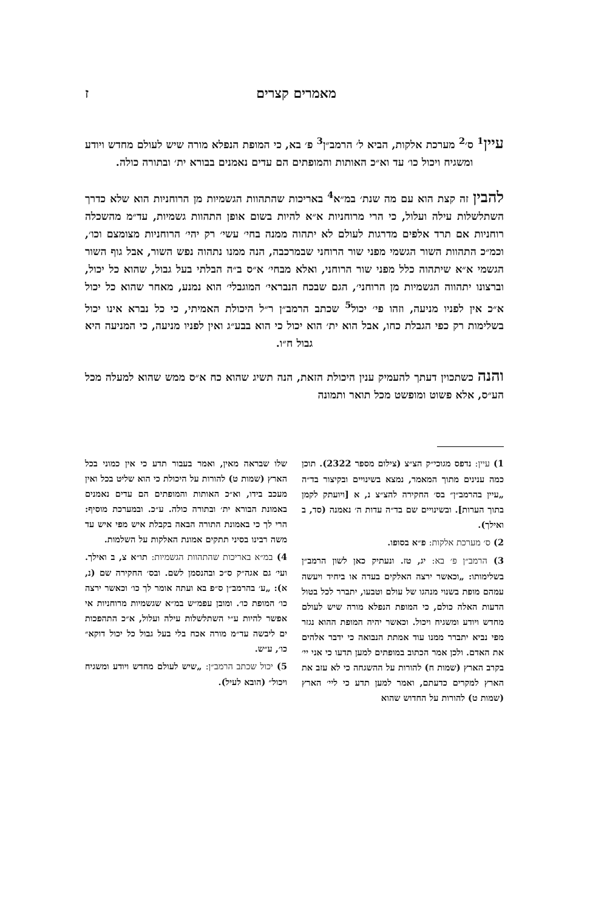מאמרים קצרים ז
עיין<sup>1</sup> ס׳<sup>2</sup> מערכת אלקות, הביא ל׳ הרמב״ן<sup>3</sup> פ׳ בא, כי המופת הנפלא מורה שיש לעולם מחדש ויודע ומשגיח ויכול כו׳ עד וא״כ האותות והמופתים הם עדים נאמנים בבורא ית׳ ובתורה כולה.
להבין זה קצת הוא עם מה שנת׳ במ״א<sup>4</sup> באריכות שהתהוות הגשמיות מן הרוחניות הוא שלא כדרך השתלשלות עילה ועלול, כי הרי מרוחניות א״א להיות בשום אופן התהוות גשמיות, עד״מ מהשכלה רוחניות אם תרד אלפים מדרגות לעולם לא יתהוה ממנה בחי׳ עשי׳ רק יהי׳ הרוחניות מצומצם וכו׳, וכמ״כ התהוות השור הגשמי מפני שור הרוחני שבמרכבה, הנה ממנו נתהוה נפש השור, אבל גוף השור הגשמי א״א שיתהוה כלל מפני שור הרוחני, ואלא מבחי׳ א״ס ב״ה הבלתי בעל גבול, שהוא כל יכול, וברצונו יתהווה הגשמיות מן הרוחני׳, הגם שבכח הנבראי׳ המוגבלי׳ הוא נמנע, מאחר שהוא כל יכול א״כ אין לפניו מניעה, וזהו פי׳ יכול<sup>5</sup> שכתב הרמב״ן ר״ל היכולת האמיתי, כי כל נברא אינו יכול בשלימות רק כפי הגבלת כחו, אבל הוא ית׳ הוא יכול כי הוא בבע״ג ואין לפניו מניעה, כי המניעה היא גבול ח״ו.
והנה כשתכוין דעתך להעמיק ענין היכולת הזאת, הנה תשיג שהוא כח א״ס ממש שהוא למעלה מכל הע״ס, אלא פשוט ומופשט מכל תואר ותמונה
1) עיין: נדפס מגוכי״ק הצ״צ (צילום מספר 2322). תוכן כמה ענינים מתוך המאמר, נמצא בשינויים ובקיצור בד״ה „עיין בהרמב״ן״ בס׳ החקירה להצ״צ נ, א [ויועתק לקמן בתוך הערות]. ובשינויים שם בד״ה עדות ה׳ נאמנה (סד, ב ואילך).
2) ס׳ מערכת אלקות: פ״א בסופו.
3) הרמב״ן פ׳ בא: יג, טז. ונעתיק כאן לשון הרמב״ן בשלימותו: „וכאשר ירצה האלקים בעדה או ביחיד ויעשה עמהם מופת בשנוי מנהגו של עולם וטבעו, יתברר לכל בטול הדעות האלה כולם, כי המופת הנפלא מורה שיש לעולם מחדש ויודע ומשגיח ויכול. וכאשר יהיה המופת ההוא נגזר מפי נביא יתברר ממנו עוד אמתת הנבואה כי ידבר אלהים את האדם. ולכן אמר הכתוב במופתים למען תדעו כי אני יי׳ בקרב הארץ (שמות ח) להורות על ההשגחה כי לא עזב את הארץ למקרים כדעתם, ואמר למען תדע כי ליי׳ הארץ (שמות ט) להורות על החדוש שהוא
שלו שבראה מאין, ואמר בעבור תדע כי אין כמוני בכל הארץ (שמות ט) להורות על היכולת כי הוא שליט בכל ואין מעכב בידו, וא״כ האותות והמופתים הם עדים נאמנים באמונת הבורא ית׳ ובתורה כולה. ע״כ. ובמערכת מוסיף: הרי לך כי באמונת התורה הבאה בקבלת איש מפי איש עד משה רבינו בסיני תתקים אמונת האלקות על השלמות.
4) במ״א באריכות שהתהוות הגשמיות: תו״א צ, ב ואילך. ועי׳ גם אגה״ק ס״כ ובהנסמן לשם. ובס׳ החקירה שם (נ, א): „ע׳ בהרמב״ן ס״פ בא ועתה אומר לך כו׳ וכאשר ירצה כו׳ המופת כו׳. ומובן עפמ״ש במ״א שגשמיות מרוחניות אי אפשר להיות ע״י השתלשלות עילה ועלול, א״כ התהפכות ים ליבשה עד״מ מורה אכח בלי בעל גבול כל יכול דוקא״ כו׳, ע״ש.
5) יכול שכתב הרמב״ן: „שיש לעולם מחדש ויודע ומשגיח ויכול״ (הובא לעיל).